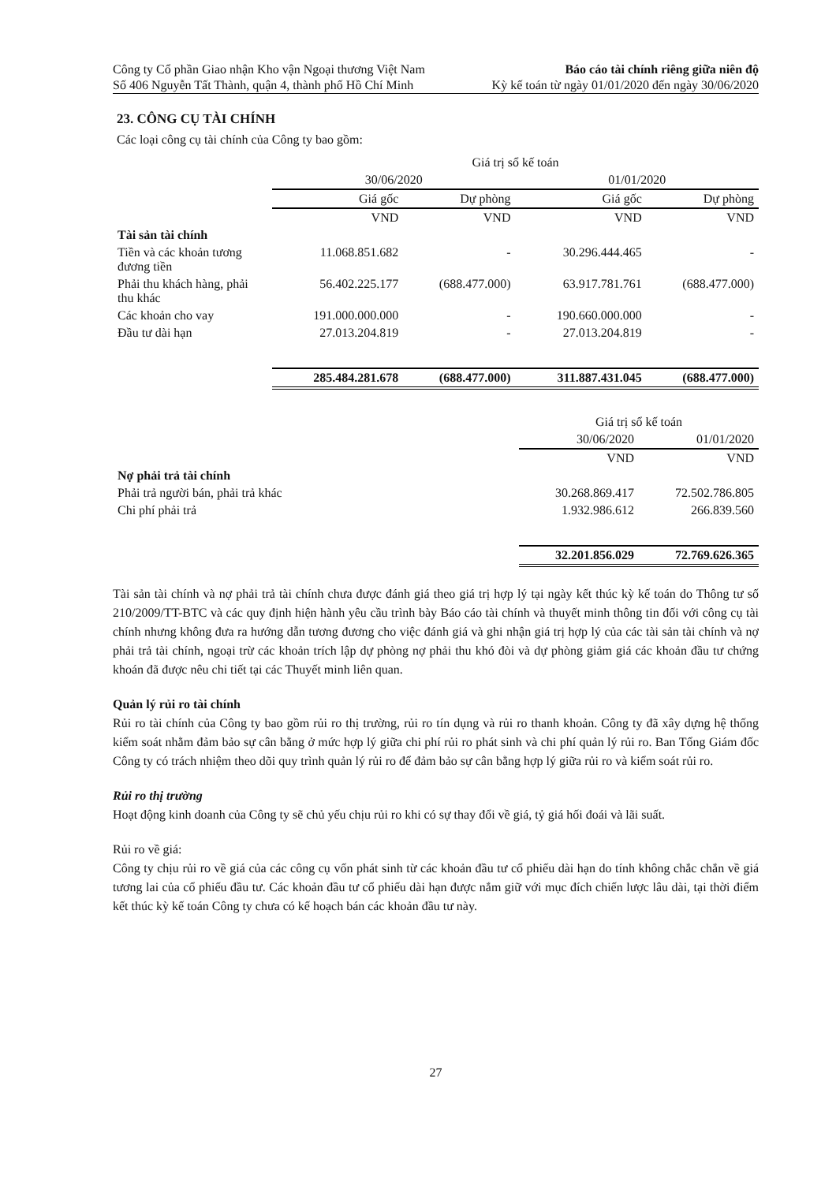Công ty Cổ phần Giao nhận Kho vận Ngoại thương Việt Nam
Số 406 Nguyễn Tất Thành, quận 4, thành phố Hồ Chí Minh
Báo cáo tài chính riêng giữa niên độ
Kỳ kế toán từ ngày 01/01/2020 đến ngày 30/06/2020
23. CÔNG CỤ TÀI CHÍNH
Các loại công cụ tài chính của Công ty bao gồm:
| | Giá trị sổ kế toán | | | |
| --- | --- | --- | --- | --- |
| | 30/06/2020 | | 01/01/2020 | |
| | Giá gốc | Dự phòng | Giá gốc | Dự phòng |
| | VND | VND | VND | VND |
| Tài sản tài chính | | | | |
| Tiền và các khoản tương đương tiền | 11.068.851.682 | - | 30.296.444.465 | - |
| Phải thu khách hàng, phải thu khác | 56.402.225.177 | (688.477.000) | 63.917.781.761 | (688.477.000) |
| Các khoản cho vay | 191.000.000.000 | - | 190.660.000.000 | - |
| Đầu tư dài hạn | 27.013.204.819 | - | 27.013.204.819 | - |
| | 285.484.281.678 | (688.477.000) | 311.887.431.045 | (688.477.000) |
| | Giá trị sổ kế toán | |
| --- | --- | --- |
| | 30/06/2020 | 01/01/2020 |
| | VND | VND |
| Nợ phải trả tài chính | | |
| Phải trả người bán, phải trả khác | 30.268.869.417 | 72.502.786.805 |
| Chi phí phải trả | 1.932.986.612 | 266.839.560 |
| | 32.201.856.029 | 72.769.626.365 |
Tài sản tài chính và nợ phải trả tài chính chưa được đánh giá theo giá trị hợp lý tại ngày kết thúc kỳ kế toán do Thông tư số 210/2009/TT-BTC và các quy định hiện hành yêu cầu trình bày Báo cáo tài chính và thuyết minh thông tin đối với công cụ tài chính nhưng không đưa ra hướng dẫn tương đương cho việc đánh giá và ghi nhận giá trị hợp lý của các tài sản tài chính và nợ phải trả tài chính, ngoại trừ các khoản trích lập dự phòng nợ phải thu khó đòi và dự phòng giảm giá các khoản đầu tư chứng khoán đã được nêu chi tiết tại các Thuyết minh liên quan.
Quản lý rủi ro tài chính
Rủi ro tài chính của Công ty bao gồm rủi ro thị trường, rủi ro tín dụng và rủi ro thanh khoản. Công ty đã xây dựng hệ thống kiểm soát nhằm đảm bảo sự cân bằng ở mức hợp lý giữa chi phí rủi ro phát sinh và chi phí quản lý rủi ro. Ban Tổng Giám đốc Công ty có trách nhiệm theo dõi quy trình quản lý rủi ro để đảm bảo sự cân bằng hợp lý giữa rủi ro và kiểm soát rủi ro.
Rủi ro thị trường
Hoạt động kinh doanh của Công ty sẽ chủ yếu chịu rủi ro khi có sự thay đổi về giá, tỷ giá hối đoái và lãi suất.
Rủi ro về giá:
Công ty chịu rủi ro về giá của các công cụ vốn phát sinh từ các khoản đầu tư cổ phiếu dài hạn do tính không chắc chắn về giá tương lai của cổ phiếu đầu tư. Các khoản đầu tư cổ phiếu dài hạn được nắm giữ với mục đích chiến lược lâu dài, tại thời điểm kết thúc kỳ kế toán Công ty chưa có kế hoạch bán các khoản đầu tư này.
27